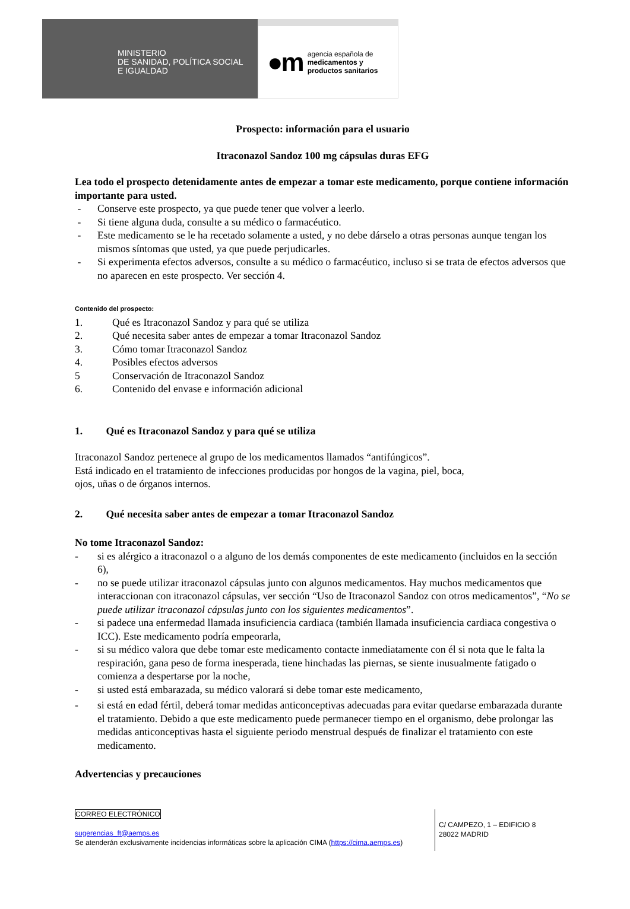MINISTERIO
DE SANIDAD, POLÍTICA SOCIAL
E IGUALDAD
●m agencia española de
medicamentos y
productos sanitarios
Prospecto: información para el usuario
Itraconazol Sandoz 100 mg cápsulas duras EFG
Lea todo el prospecto detenidamente antes de empezar a tomar este medicamento, porque contiene información importante para usted.
- Conserve este prospecto, ya que puede tener que volver a leerlo.
- Si tiene alguna duda, consulte a su médico o farmacéutico.
- Este medicamento se le ha recetado solamente a usted, y no debe dárselo a otras personas aunque tengan los mismos síntomas que usted, ya que puede perjudicarles.
- Si experimenta efectos adversos, consulte a su médico o farmacéutico, incluso si se trata de efectos adversos que no aparecen en este prospecto. Ver sección 4.
Contenido del prospecto:
1. Qué es Itraconazol Sandoz y para qué se utiliza
2. Qué necesita saber antes de empezar a tomar Itraconazol Sandoz
3. Cómo tomar Itraconazol Sandoz
4. Posibles efectos adversos
5 Conservación de Itraconazol Sandoz
6. Contenido del envase e información adicional
1. Qué es Itraconazol Sandoz y para qué se utiliza
Itraconazol Sandoz pertenece al grupo de los medicamentos llamados “antifúngicos”.
Está indicado en el tratamiento de infecciones producidas por hongos de la vagina, piel, boca,
ojos, uñas o de órganos internos.
2. Qué necesita saber antes de empezar a tomar Itraconazol Sandoz
No tome Itraconazol Sandoz:
- si es alérgico a itraconazol o a alguno de los demás componentes de este medicamento (incluidos en la sección 6),
- no se puede utilizar itraconazol cápsulas junto con algunos medicamentos. Hay muchos medicamentos que interaccionan con itraconazol cápsulas, ver sección “Uso de Itraconazol Sandoz con otros medicamentos”, “No se puede utilizar itraconazol cápsulas junto con los siguientes medicamentos”.
- si padece una enfermedad llamada insuficiencia cardiaca (también llamada insuficiencia cardiaca congestiva o ICC). Este medicamento podría empeorarla,
- si su médico valora que debe tomar este medicamento contacte inmediatamente con él si nota que le falta la respiración, gana peso de forma inesperada, tiene hinchadas las piernas, se siente inusualmente fatigado o comienza a despertarse por la noche,
- si usted está embarazada, su médico valorará si debe tomar este medicamento,
- si está en edad fértil, deberá tomar medidas anticonceptivas adecuadas para evitar quedarse embarazada durante el tratamiento. Debido a que este medicamento puede permanecer tiempo en el organismo, debe prolongar las medidas anticonceptivas hasta el siguiente periodo menstrual después de finalizar el tratamiento con este medicamento.
Advertencias y precauciones
CORREO ELECTRÓNICO
sugerencias_ft@aemps.es
Se atenderán exclusivamente incidencias informáticas sobre la aplicación CIMA (https://cima.aemps.es)
C/ CAMPEZO, 1 – EDIFICIO 8
28022 MADRID